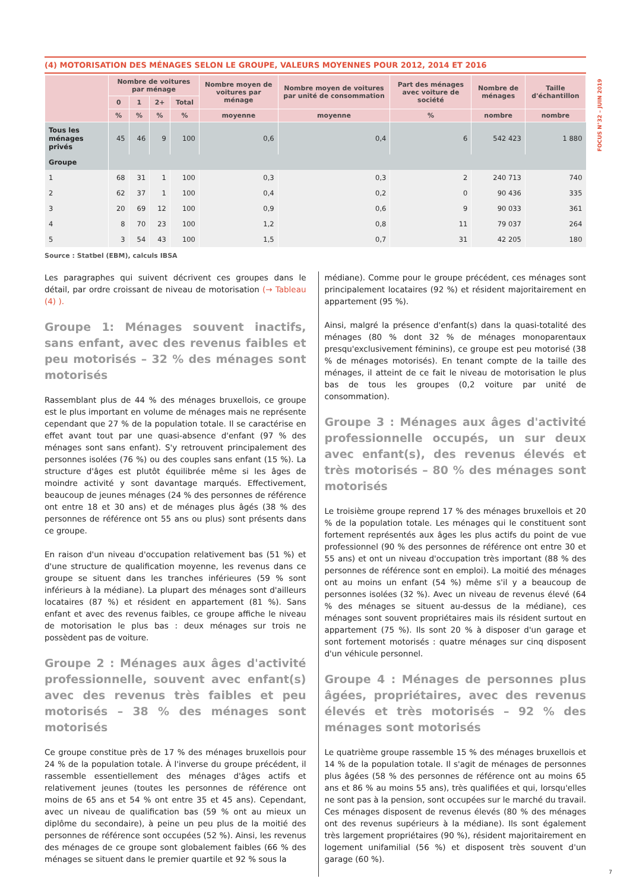FOCUS N°32 – JUIN 2019
(4) MOTORISATION DES MÉNAGES SELON LE GROUPE, VALEURS MOYENNES POUR 2012, 2014 ET 2016
| | Nombre de voitures par ménage | | | | Nombre moyen de voitures par ménage | Nombre moyen de voitures par unité de consommation | Part des ménages avec voiture de société | Nombre de ménages | Taille d'échantillon |
| --- | --- | --- | --- | --- | --- | --- | --- | --- | --- |
| | 0 | 1 | 2+ | Total | | | | | |
| | % | % | % | % | moyenne | moyenne | % | nombre | nombre |
| Tous les ménages privés | 45 | 46 | 9 | 100 | 0,6 | 0,4 | 6 | 542 423 | 1 880 |
| Groupe | | | | | | | | | |
| 1 | 68 | 31 | 1 | 100 | 0,3 | 0,3 | 2 | 240 713 | 740 |
| 2 | 62 | 37 | 1 | 100 | 0,4 | 0,2 | 0 | 90 436 | 335 |
| 3 | 20 | 69 | 12 | 100 | 0,9 | 0,6 | 9 | 90 033 | 361 |
| 4 | 8 | 70 | 23 | 100 | 1,2 | 0,8 | 11 | 79 037 | 264 |
| 5 | 3 | 54 | 43 | 100 | 1,5 | 0,7 | 31 | 42 205 | 180 |
Source : Statbel (EBM), calculs IBSA
Les paragraphes qui suivent décrivent ces groupes dans le détail, par ordre croissant de niveau de motorisation (→ Tableau (4) ).
Groupe 1: Ménages souvent inactifs, sans enfant, avec des revenus faibles et peu motorisés – 32 % des ménages sont motorisés
Rassemblant plus de 44 % des ménages bruxellois, ce groupe est le plus important en volume de ménages mais ne représente cependant que 27 % de la population totale. Il se caractérise en effet avant tout par une quasi-absence d'enfant (97 % des ménages sont sans enfant). S'y retrouvent principalement des personnes isolées (76 %) ou des couples sans enfant (15 %). La structure d'âges est plutôt équilibrée même si les âges de moindre activité y sont davantage marqués. Effectivement, beaucoup de jeunes ménages (24 % des personnes de référence ont entre 18 et 30 ans) et de ménages plus âgés (38 % des personnes de référence ont 55 ans ou plus) sont présents dans ce groupe.
En raison d'un niveau d'occupation relativement bas (51 %) et d'une structure de qualification moyenne, les revenus dans ce groupe se situent dans les tranches inférieures (59 % sont inférieurs à la médiane). La plupart des ménages sont d'ailleurs locataires (87 %) et résident en appartement (81 %). Sans enfant et avec des revenus faibles, ce groupe affiche le niveau de motorisation le plus bas : deux ménages sur trois ne possèdent pas de voiture.
Groupe 2 : Ménages aux âges d'activité professionnelle, souvent avec enfant(s) avec des revenus très faibles et peu motorisés – 38 % des ménages sont motorisés
Ce groupe constitue près de 17 % des ménages bruxellois pour 24 % de la population totale. À l'inverse du groupe précédent, il rassemble essentiellement des ménages d'âges actifs et relativement jeunes (toutes les personnes de référence ont moins de 65 ans et 54 % ont entre 35 et 45 ans). Cependant, avec un niveau de qualification bas (59 % ont au mieux un diplôme du secondaire), à peine un peu plus de la moitié des personnes de référence sont occupées (52 %). Ainsi, les revenus des ménages de ce groupe sont globalement faibles (66 % des ménages se situent dans le premier quartile et 92 % sous la
médiane). Comme pour le groupe précédent, ces ménages sont principalement locataires (92 %) et résident majoritairement en appartement (95 %).
Ainsi, malgré la présence d'enfant(s) dans la quasi-totalité des ménages (80 % dont 32 % de ménages monoparentaux presqu'exclusivement féminins), ce groupe est peu motorisé (38 % de ménages motorisés). En tenant compte de la taille des ménages, il atteint de ce fait le niveau de motorisation le plus bas de tous les groupes (0,2 voiture par unité de consommation).
Groupe 3 : Ménages aux âges d'activité professionnelle occupés, un sur deux avec enfant(s), des revenus élevés et très motorisés – 80 % des ménages sont motorisés
Le troisième groupe reprend 17 % des ménages bruxellois et 20 % de la population totale. Les ménages qui le constituent sont fortement représentés aux âges les plus actifs du point de vue professionnel (90 % des personnes de référence ont entre 30 et 55 ans) et ont un niveau d'occupation très important (88 % des personnes de référence sont en emploi). La moitié des ménages ont au moins un enfant (54 %) même s'il y a beaucoup de personnes isolées (32 %). Avec un niveau de revenus élevé (64 % des ménages se situent au-dessus de la médiane), ces ménages sont souvent propriétaires mais ils résident surtout en appartement (75 %). Ils sont 20 % à disposer d'un garage et sont fortement motorisés : quatre ménages sur cinq disposent d'un véhicule personnel.
Groupe 4 : Ménages de personnes plus âgées, propriétaires, avec des revenus élevés et très motorisés – 92 % des ménages sont motorisés
Le quatrième groupe rassemble 15 % des ménages bruxellois et 14 % de la population totale. Il s'agit de ménages de personnes plus âgées (58 % des personnes de référence ont au moins 65 ans et 86 % au moins 55 ans), très qualifiées et qui, lorsqu'elles ne sont pas à la pension, sont occupées sur le marché du travail. Ces ménages disposent de revenus élevés (80 % des ménages ont des revenus supérieurs à la médiane). Ils sont également très largement propriétaires (90 %), résident majoritairement en logement unifamilial (56 %) et disposent très souvent d'un garage (60 %).
7